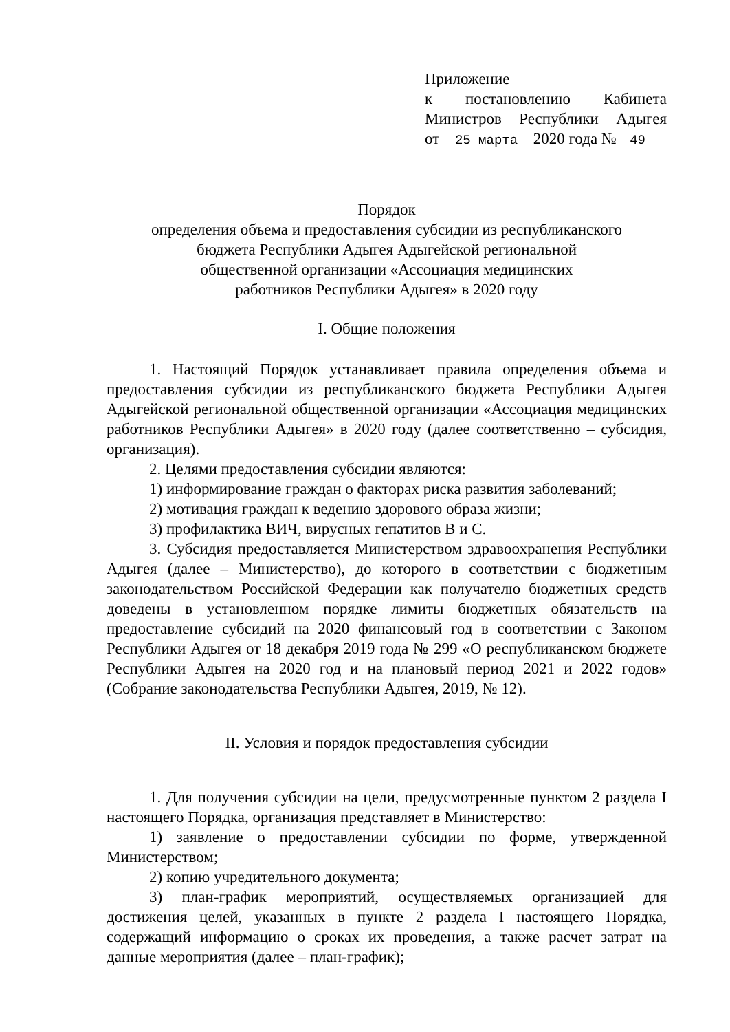Приложение
к постановлению Кабинета
Министров Республики Адыгея
от 25 марта 2020 года № 49
Порядок
определения объема и предоставления субсидии из республиканского
бюджета Республики Адыгея Адыгейской региональной
общественной организации «Ассоциация медицинских
работников Республики Адыгея» в 2020 году
I. Общие положения
1. Настоящий Порядок устанавливает правила определения объема и предоставления субсидии из республиканского бюджета Республики Адыгея Адыгейской региональной общественной организации «Ассоциация медицинских работников Республики Адыгея» в 2020 году (далее соответственно – субсидия, организация).
2. Целями предоставления субсидии являются:
1) информирование граждан о факторах риска развития заболеваний;
2) мотивация граждан к ведению здорового образа жизни;
3) профилактика ВИЧ, вирусных гепатитов В и С.
3. Субсидия предоставляется Министерством здравоохранения Республики Адыгея (далее – Министерство), до которого в соответствии с бюджетным законодательством Российской Федерации как получателю бюджетных средств доведены в установленном порядке лимиты бюджетных обязательств на предоставление субсидий на 2020 финансовый год в соответствии с Законом Республики Адыгея от 18 декабря 2019 года № 299 «О республиканском бюджете Республики Адыгея на 2020 год и на плановый период 2021 и 2022 годов» (Собрание законодательства Республики Адыгея, 2019, № 12).
II. Условия и порядок предоставления субсидии
1. Для получения субсидии на цели, предусмотренные пунктом 2 раздела I настоящего Порядка, организация представляет в Министерство:
1) заявление о предоставлении субсидии по форме, утвержденной Министерством;
2) копию учредительного документа;
3) план-график мероприятий, осуществляемых организацией для достижения целей, указанных в пункте 2 раздела I настоящего Порядка, содержащий информацию о сроках их проведения, а также расчет затрат на данные мероприятия (далее – план-график);